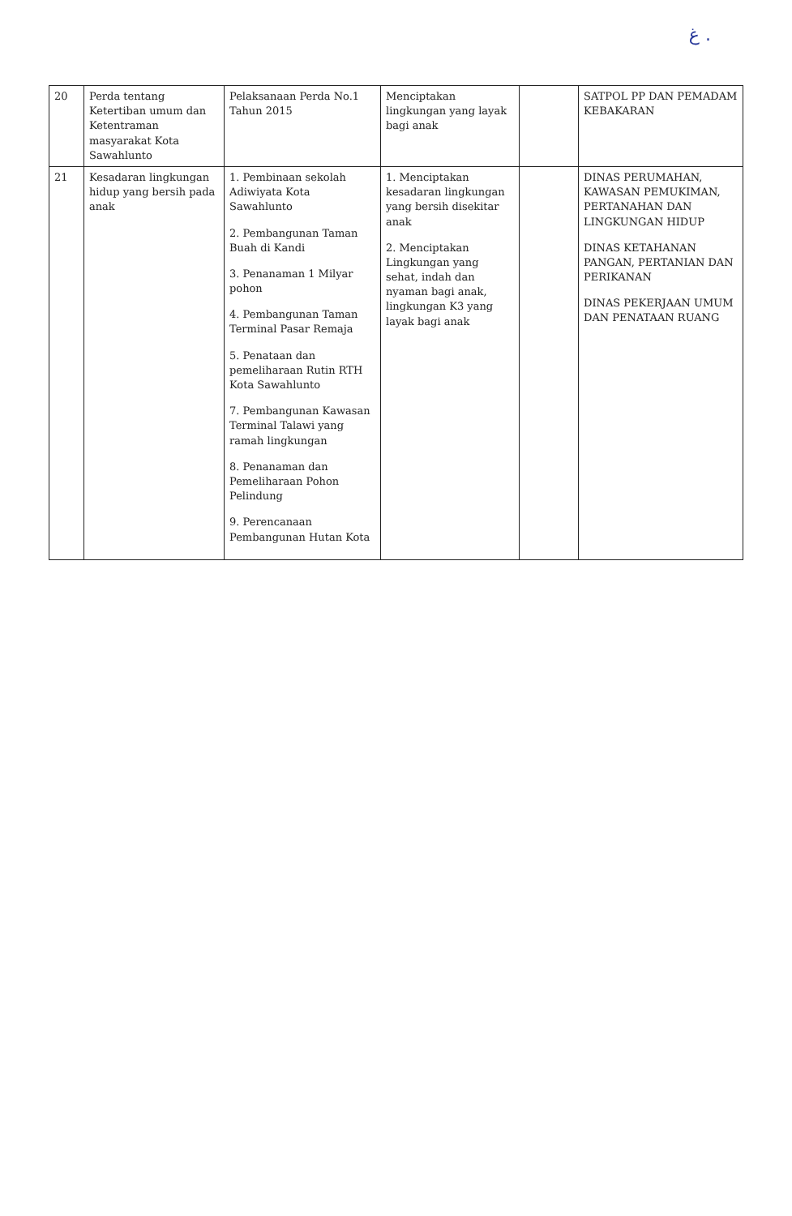ﻍ .
| 20 | Perda tentang Ketertiban umum dan Ketentraman masyarakat Kota Sawahlunto | Pelaksanaan Perda No.1 Tahun 2015 | Menciptakan lingkungan yang layak bagi anak | | SATPOL PP DAN PEMADAM KEBAKARAN |
| 21 | Kesadaran lingkungan hidup yang bersih pada anak | 1. Pembinaan sekolah Adiwiyata Kota Sawahlunto 2. Pembangunan Taman Buah di Kandi 3. Penanaman 1 Milyar pohon 4. Pembangunan Taman Terminal Pasar Remaja 5. Penataan dan pemeliharaan Rutin RTH Kota Sawahlunto 7. Pembangunan Kawasan Terminal Talawi yang ramah lingkungan 8. Penanaman dan Pemeliharaan Pohon Pelindung 9. Perencanaan Pembangunan Hutan Kota | 1. Menciptakan kesadaran lingkungan yang bersih disekitar anak 2. Menciptakan Lingkungan yang sehat, indah dan nyaman bagi anak, lingkungan K3 yang layak bagi anak | | DINAS PERUMAHAN, KAWASAN PEMUKIMAN, PERTANAHAN DAN LINGKUNGAN HIDUP DINAS KETAHANAN PANGAN, PERTANIAN DAN PERIKANAN DINAS PEKERJAAN UMUM DAN PENATAAN RUANG |